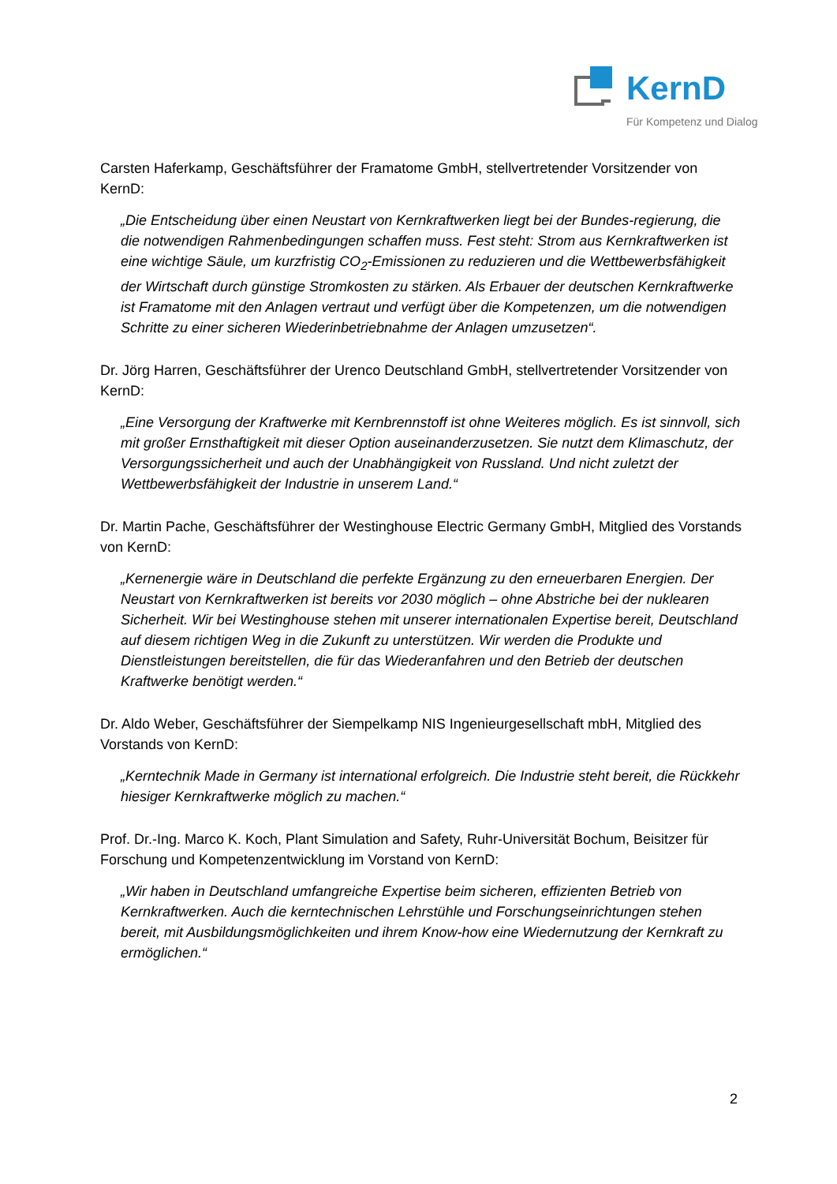KernD
Für Kompetenz und Dialog
Carsten Haferkamp, Geschäftsführer der Framatome GmbH, stellvertretender Vorsitzender von KernD:
„Die Entscheidung über einen Neustart von Kernkraftwerken liegt bei der Bundes-regierung, die die notwendigen Rahmenbedingungen schaffen muss. Fest steht: Strom aus Kernkraftwerken ist eine wichtige Säule, um kurzfristig CO<sub>2</sub>-Emissionen zu reduzieren und die Wettbewerbsfähigkeit der Wirtschaft durch günstige Stromkosten zu stärken. Als Erbauer der deutschen Kernkraftwerke ist Framatome mit den Anlagen vertraut und verfügt über die Kompetenzen, um die notwendigen Schritte zu einer sicheren Wiederinbetriebnahme der Anlagen umzusetzen“.
Dr. Jörg Harren, Geschäftsführer der Urenco Deutschland GmbH, stellvertretender Vorsitzender von KernD:
„Eine Versorgung der Kraftwerke mit Kernbrennstoff ist ohne Weiteres möglich. Es ist sinnvoll, sich mit großer Ernsthaftigkeit mit dieser Option auseinanderzusetzen. Sie nutzt dem Klimaschutz, der Versorgungssicherheit und auch der Unabhängigkeit von Russland. Und nicht zuletzt der Wettbewerbsfähigkeit der Industrie in unserem Land.“
Dr. Martin Pache, Geschäftsführer der Westinghouse Electric Germany GmbH, Mitglied des Vorstands von KernD:
„Kernenergie wäre in Deutschland die perfekte Ergänzung zu den erneuerbaren Energien. Der Neustart von Kernkraftwerken ist bereits vor 2030 möglich – ohne Abstriche bei der nuklearen Sicherheit. Wir bei Westinghouse stehen mit unserer internationalen Expertise bereit, Deutschland auf diesem richtigen Weg in die Zukunft zu unterstützen. Wir werden die Produkte und Dienstleistungen bereitstellen, die für das Wiederanfahren und den Betrieb der deutschen Kraftwerke benötigt werden.“
Dr. Aldo Weber, Geschäftsführer der Siempelkamp NIS Ingenieurgesellschaft mbH, Mitglied des Vorstands von KernD:
„Kerntechnik Made in Germany ist international erfolgreich. Die Industrie steht bereit, die Rückkehr hiesiger Kernkraftwerke möglich zu machen.“
Prof. Dr.-Ing. Marco K. Koch, Plant Simulation and Safety, Ruhr-Universität Bochum, Beisitzer für Forschung und Kompetenzentwicklung im Vorstand von KernD:
„Wir haben in Deutschland umfangreiche Expertise beim sicheren, effizienten Betrieb von Kernkraftwerken. Auch die kerntechnischen Lehrstühle und Forschungseinrichtungen stehen bereit, mit Ausbildungsmöglichkeiten und ihrem Know-how eine Wiedernutzung der Kernkraft zu ermöglichen.“
2